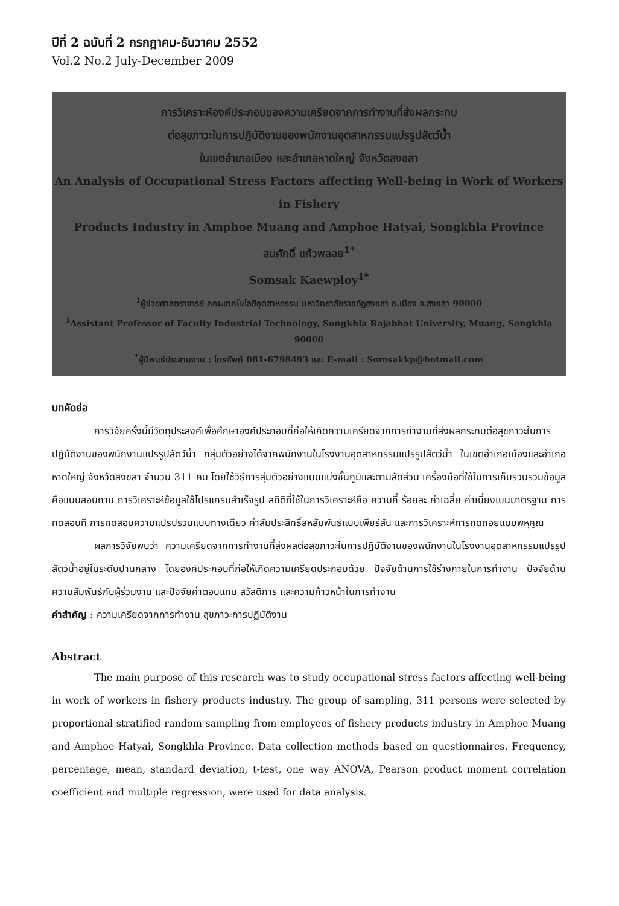ปีที่ 2 ฉบับที่ 2 กรกฎาคม-ธันวาคม 2552
Vol.2 No.2 July-December 2009
การวิเคราะห์องค์ประกอบของความเครียดจากการทำงานที่ส่งผลกระทบ
ต่อสุขภาวะในการปฏิบัติงานของพนักงานอุตสาหกรรมแปรรูปสัตว์น้ำ
ในเขตอำเภอเมือง และอำเภอหาดใหญ่ จังหวัดสงขลา
An Analysis of Occupational Stress Factors affecting Well-being in Work of Workers in Fishery
Products Industry in Amphoe Muang and Amphoe Hatyai, Songkhla Province
สมศักดิ์ แก้วพลอย<sup>1*</sup>
Somsak Kaewploy<sup>1*</sup>
<sup>1</sup> ผู้ช่วยศาสตราจารย์ คณะเทคโนโลยีอุตสาหกรรม มหาวิทยาลัยราชภัฏสงขลา อ.เมือง จ.สงขลา 90000
<sup>1</sup> Assistant Professor of Faculty Industrial Technology, Songkhla Rajabhat University, Muang, Songkhla 90000
<sup>*</sup> ผู้นิพนธ์ประสานงาน : โทรศัพท์ 081-6798493 และ E-mail : Somsakkp@hotmail.com
บทคัดย่อ
การวิจัยครั้งนี้มีวัตถุประสงค์เพื่อศึกษาองค์ประกอบที่ก่อให้เกิดความเครียดจากการทำงานที่ส่งผลกระทบต่อสุขภาวะในการปฏิบัติงานของพนักงานแปรรูปสัตว์น้ำ กลุ่มตัวอย่างได้จากพนักงานในโรงงานอุตสาหกรรมแปรรูปสัตว์น้ำ ในเขตอำเภอเมืองและอำเภอหาดใหญ่ จังหวัดสงขลา จำนวน 311 คน โดยใช้วิธีการสุ่มตัวอย่างแบบแบ่งชั้นภูมิและตามสัดส่วน เครื่องมือที่ใช้ในการเก็บรวบรวมข้อมูลคือแบบสอบถาม การวิเคราะห์ข้อมูลใช้โปรแกรมสำเร็จรูป สถิติที่ใช้ในการวิเคราะห์คือ ความถี่ ร้อยละ ค่าเฉลี่ย ค่าเบี่ยงเบนมาตรฐาน การทดสอบที การทดสอบความแปรปรวนแบบทางเดียว ค่าสัมประสิทธิ์สหสัมพันธ์แบบเพียร์สัน และการวิเคราะห์การถดถอยแบบพหุคูณ
ผลการวิจัยพบว่า ความเครียดจากการทำงานที่ส่งผลต่อสุขภาวะในการปฏิบัติงานของพนักงานในโรงงานอุตสาหกรรมแปรรูปสัตว์น้ำอยู่ในระดับปานกลาง โดยองค์ประกอบที่ก่อให้เกิดความเครียดประกอบด้วย ปัจจัยด้านการใช้ร่างกายในการทำงาน ปัจจัยด้านความสัมพันธ์กับผู้ร่วมงาน และปัจจัยค่าตอบแทน สวัสดิการ และความก้าวหน้าในการทำงาน
คำสำคัญ : ความเครียดจากการทำงาน สุขภาวะการปฏิบัติงาน
Abstract
The main purpose of this research was to study occupational stress factors affecting well-being in work of workers in fishery products industry. The group of sampling, 311 persons were selected by proportional stratified random sampling from employees of fishery products industry in Amphoe Muang and Amphoe Hatyai, Songkhla Province. Data collection methods based on questionnaires. Frequency, percentage, mean, standard deviation, t-test, one way ANOVA, Pearson product moment correlation coefficient and multiple regression, were used for data analysis.